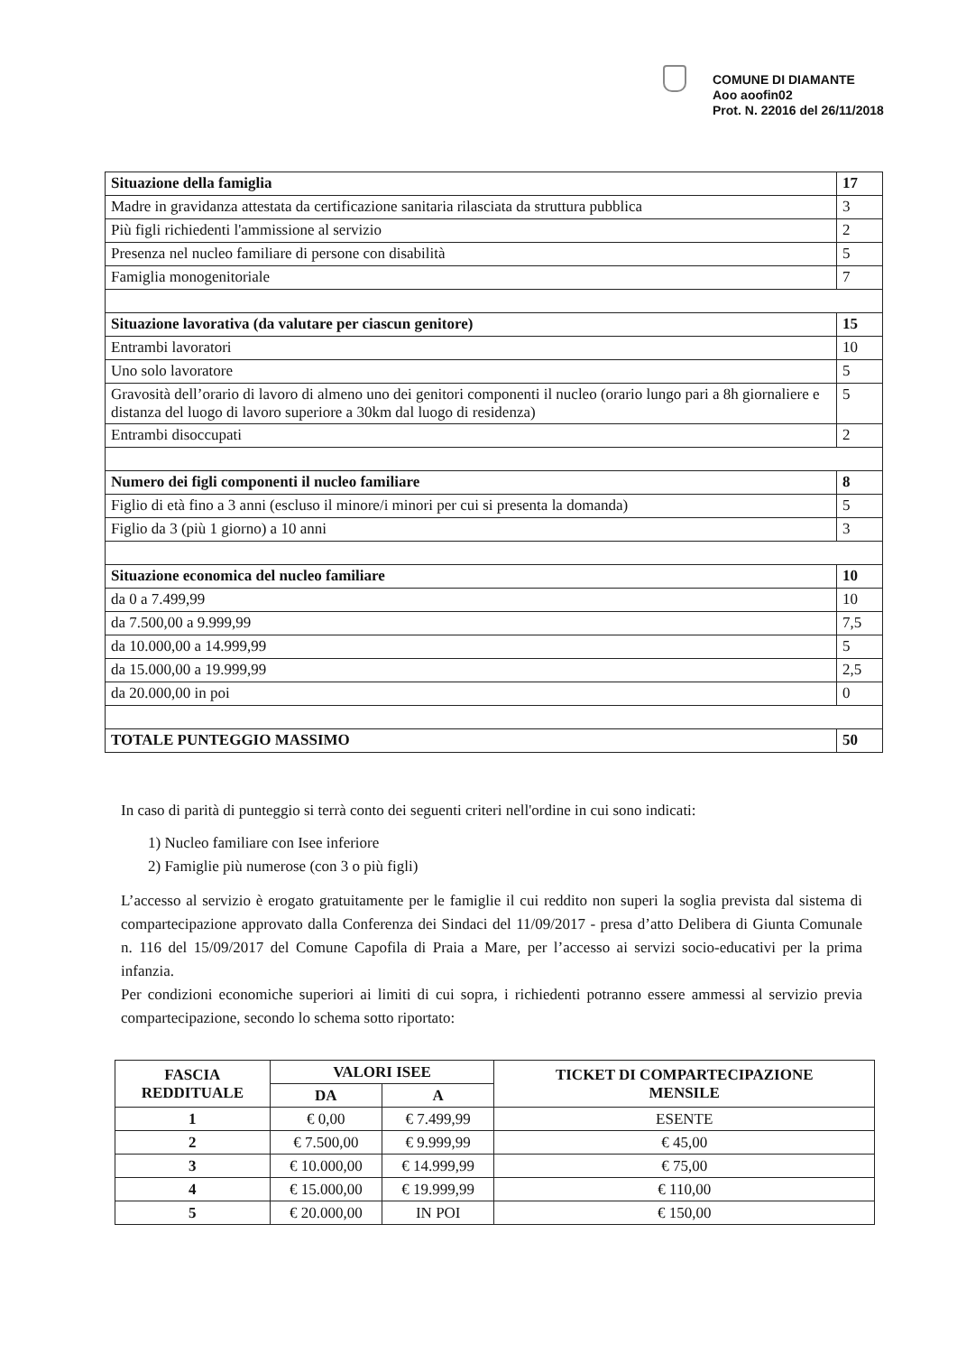COMUNE DI DIAMANTE
Aoo aoofin02
Prot. N. 22016 del 26/11/2018
| Situazione della famiglia | 17 |
| Madre in gravidanza attestata da certificazione sanitaria rilasciata da struttura pubblica | 3 |
| Più figli richiedenti l'ammissione al servizio | 2 |
| Presenza nel nucleo familiare di persone con disabilità | 5 |
| Famiglia monogenitoriale | 7 |
| Situazione lavorativa (da valutare per ciascun genitore) | 15 |
| Entrambi lavoratori | 10 |
| Uno solo lavoratore | 5 |
| Gravosità dell’orario di lavoro di almeno uno dei genitori componenti il nucleo (orario lungo pari a 8h giornaliere e distanza del luogo di lavoro superiore a 30km dal luogo di residenza) | 5 |
| Entrambi disoccupati | 2 |
| Numero dei figli componenti il nucleo familiare | 8 |
| Figlio di età fino a 3 anni (escluso il minore/i minori per cui si presenta la domanda) | 5 |
| Figlio da 3 (più 1 giorno) a 10 anni | 3 |
| Situazione economica del nucleo familiare | 10 |
| da 0 a 7.499,99 | 10 |
| da 7.500,00 a 9.999,99 | 7,5 |
| da 10.000,00 a 14.999,99 | 5 |
| da 15.000,00 a 19.999,99 | 2,5 |
| da 20.000,00 in poi | 0 |
| TOTALE PUNTEGGIO MASSIMO | 50 |
In caso di parità di punteggio si terrà conto dei seguenti criteri nell'ordine in cui sono indicati:
1) Nucleo familiare con Isee inferiore
2) Famiglie più numerose (con 3 o più figli)
L’accesso al servizio è erogato gratuitamente per le famiglie il cui reddito non superi la soglia prevista dal sistema di compartecipazione approvato dalla Conferenza dei Sindaci del 11/09/2017 - presa d’atto Delibera di Giunta Comunale n. 116 del 15/09/2017 del Comune Capofila di Praia a Mare, per l’accesso ai servizi socio-educativi per la prima infanzia.
Per condizioni economiche superiori ai limiti di cui sopra, i richiedenti potranno essere ammessi al servizio previa compartecipazione, secondo lo schema sotto riportato:
| FASCIA REDDITUALE | VALORI ISEE | | TICKET DI COMPARTECIPAZIONE MENSILE |
| --- | --- | --- | --- |
| | DA | A | |
| 1 | € 0,00 | € 7.499,99 | ESENTE |
| 2 | € 7.500,00 | € 9.999,99 | € 45,00 |
| 3 | € 10.000,00 | € 14.999,99 | € 75,00 |
| 4 | € 15.000,00 | € 19.999,99 | € 110,00 |
| 5 | € 20.000,00 | IN POI | € 150,00 |